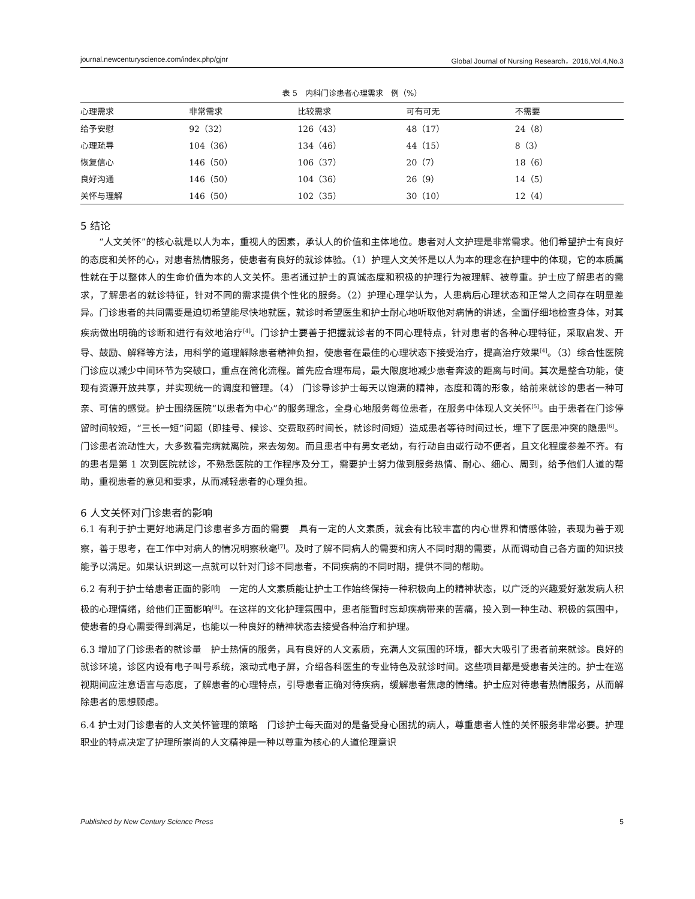journal.newcenturyscience.com/index.php/gjnr Global Journal of Nursing Research，2016,Vol.4,No.3
表 5　内科门诊患者心理需求　例（%）
| 心理需求 | 非常需求 | 比较需求 | 可有可无 | 不需要 |
| --- | --- | --- | --- | --- |
| 给予安慰 | 92（32） | 126（43） | 48（17） | 24（8） |
| 心理疏导 | 104（36） | 134（46） | 44（15） | 8（3） |
| 恢复信心 | 146（50） | 106（37） | 20（7） | 18（6） |
| 良好沟通 | 146（50） | 104（36） | 26（9） | 14（5） |
| 关怀与理解 | 146（50） | 102（35） | 30（10） | 12（4） |
5 结论
“人文关怀”的核心就是以人为本，重视人的因素，承认人的价值和主体地位。患者对人文护理是非常需求。他们希望护士有良好的态度和关怀的心，对患者热情服务，使患者有良好的就诊体验。（1）护理人文关怀是以人为本的理念在护理中的体现，它的本质属性就在于以整体人的生命价值为本的人文关怀。患者通过护士的真诚态度和积极的护理行为被理解、被尊重。护士应了解患者的需求，了解患者的就诊特征，针对不同的需求提供个性化的服务。（2）护理心理学认为，人患病后心理状态和正常人之间存在明显差异。门诊患者的共同需要是迫切希望能尽快地就医，就诊时希望医生和护士耐心地听取他对病情的讲述，全面仔细地检查身体，对其疾病做出明确的诊断和进行有效地治疗<sup>[4]</sup>。门诊护士要善于把握就诊者的不同心理特点，针对患者的各种心理特征，采取启发、开导、鼓励、解释等方法，用科学的道理解除患者精神负担，使患者在最佳的心理状态下接受治疗，提高治疗效果<sup>[4]</sup>。（3）综合性医院门诊应以减少中间环节为突破口，重点在简化流程。首先应合理布局，最大限度地减少患者奔波的距离与时间。其次是整合功能，使现有资源开放共享，并实现统一的调度和管理。（4） 门诊导诊护士每天以饱满的精神，态度和蔼的形象，给前来就诊的患者一种可亲、可信的感觉。护士围绕医院“以患者为中心”的服务理念，全身心地服务每位患者，在服务中体现人文关怀<sup>[5]</sup>。由于患者在门诊停留时间较短，“三长一短”问题（即挂号、候诊、交费取药时间长，就诊时间短）造成患者等待时间过长，埋下了医患冲突的隐患<sup>[6]</sup>。门诊患者流动性大，大多数看完病就离院，来去匆匆。而且患者中有男女老幼，有行动自由或行动不便者，且文化程度参差不齐。有的患者是第 1 次到医院就诊，不熟悉医院的工作程序及分工，需要护士努力做到服务热情、耐心、细心、周到，给予他们人道的帮助，重视患者的意见和要求，从而减轻患者的心理负担。
6 人文关怀对门诊患者的影响
6.1 有利于护士更好地满足门诊患者多方面的需要　具有一定的人文素质，就会有比较丰富的内心世界和情感体验，表现为善于观察，善于思考，在工作中对病人的情况明察秋毫<sup>[7]</sup>。及时了解不同病人的需要和病人不同时期的需要，从而调动自己各方面的知识技能予以满足。如果认识到这一点就可以针对门诊不同患者，不同疾病的不同时期，提供不同的帮助。
6.2 有利于护士给患者正面的影响　一定的人文素质能让护士工作始终保持一种积极向上的精神状态，以广泛的兴趣爱好激发病人积极的心理情绪，给他们正面影响<sup>[8]</sup>。在这样的文化护理氛围中，患者能暂时忘却疾病带来的苦痛，投入到一种生动、积极的氛围中，使患者的身心需要得到满足，也能以一种良好的精神状态去接受各种治疗和护理。
6.3 增加了门诊患者的就诊量　护士热情的服务，具有良好的人文素质，充满人文氛围的环境，都大大吸引了患者前来就诊。良好的就诊环境，诊区内设有电子叫号系统，滚动式电子屏，介绍各科医生的专业特色及就诊时间。这些项目都是受患者关注的。护士在巡视期间应注意语言与态度，了解患者的心理特点，引导患者正确对待疾病，缓解患者焦虑的情绪。护士应对待患者热情服务，从而解除患者的思想顾虑。
6.4 护士对门诊患者的人文关怀管理的策略　门诊护士每天面对的是备受身心困扰的病人，尊重患者人性的关怀服务非常必要。护理职业的特点决定了护理所崇尚的人文精神是一种以尊重为核心的人道伦理意识
Published by New Century Science Press 5